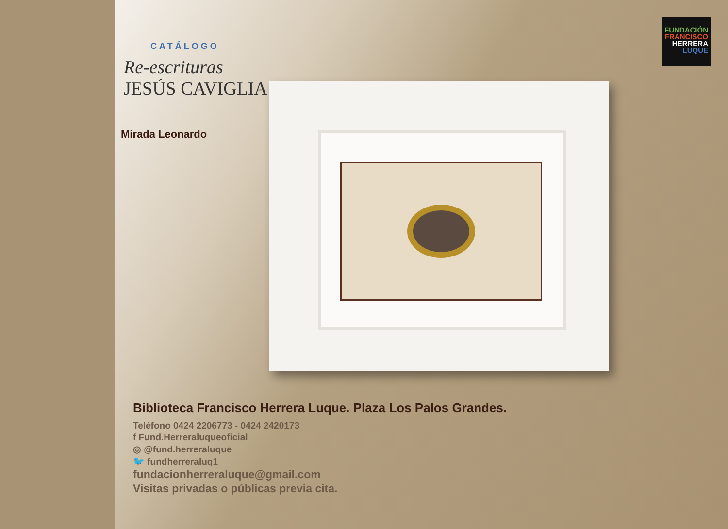FUNDACIÓN
FRANCISCO
HERRERA
LUQUE
CATÁLOGO
Re-escrituras
JESÚS CAVIGLIA
Mirada Leonardo
Biblioteca Francisco Herrera Luque. Plaza Los Palos Grandes.
Teléfono 0424 2206773 - 0424 2420173
f Fund.Herreraluqueoficial
◎ @fund.herreraluque
🐦 fundherreraluq1
fundacionherreraluque@gmail.com
Visitas privadas o públicas previa cita.